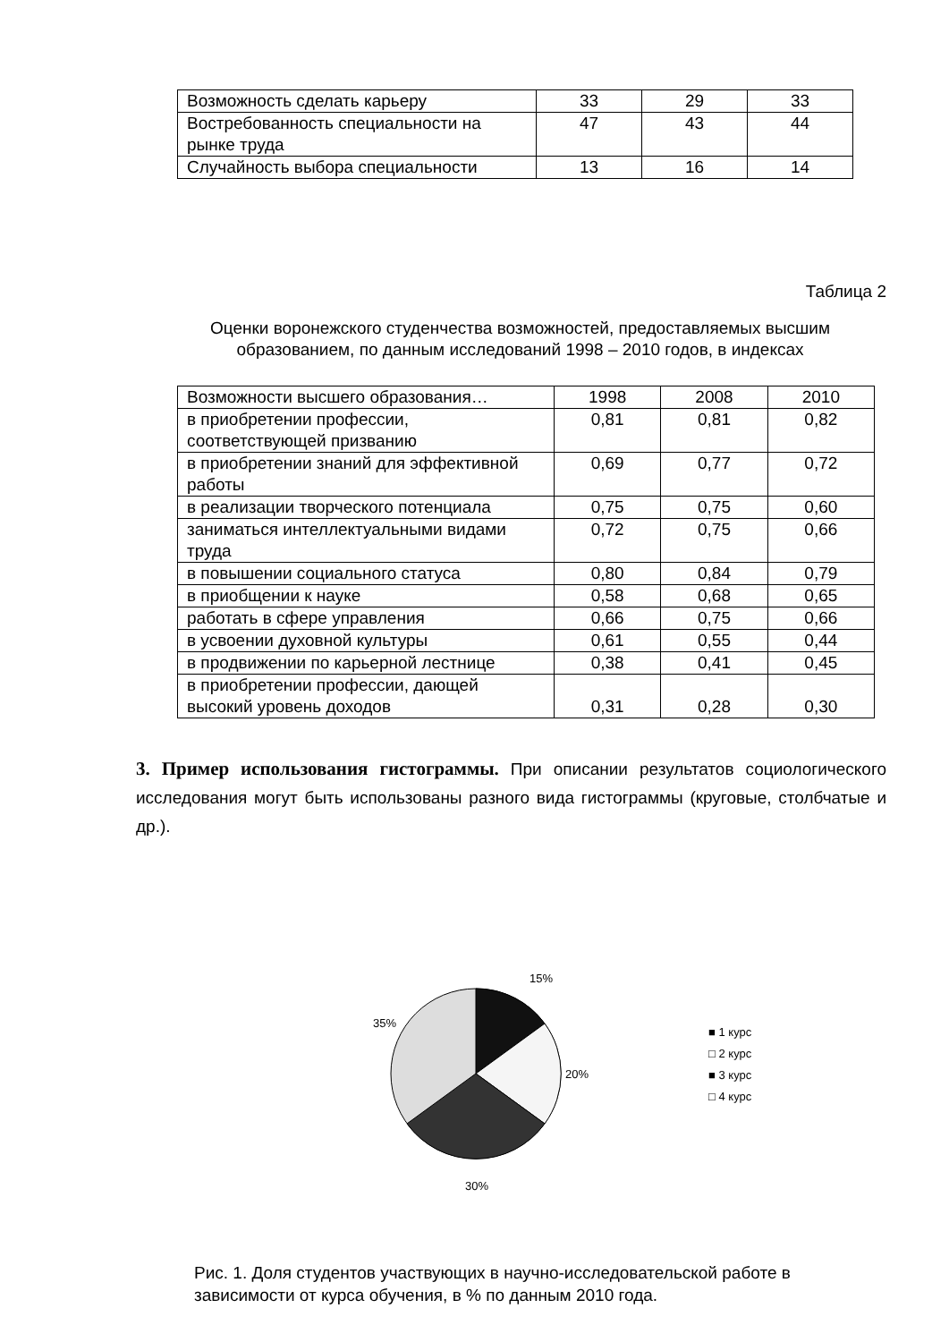| Возможность сделать карьеру | 33 | 29 | 33 |
| Востребованность специальности на рынке труда | 47 | 43 | 44 |
| Случайность выбора специальности | 13 | 16 | 14 |
Таблица 2
Оценки воронежского студенчества возможностей, предоставляемых высшим образованием, по данным исследований 1998 – 2010 годов, в индексах
| Возможности высшего образования… | 1998 | 2008 | 2010 |
| в приобретении профессии, соответствующей призванию | 0,81 | 0,81 | 0,82 |
| в приобретении знаний для эффективной работы | 0,69 | 0,77 | 0,72 |
| в реализации творческого потенциала | 0,75 | 0,75 | 0,60 |
| заниматься интеллектуальными видами труда | 0,72 | 0,75 | 0,66 |
| в повышении социального статуса | 0,80 | 0,84 | 0,79 |
| в приобщении к науке | 0,58 | 0,68 | 0,65 |
| работать в сфере управления | 0,66 | 0,75 | 0,66 |
| в усвоении духовной культуры | 0,61 | 0,55 | 0,44 |
| в продвижении по карьерной лестнице | 0,38 | 0,41 | 0,45 |
| в приобретении профессии, дающей высокий уровень доходов | 0,31 | 0,28 | 0,30 |
3. Пример использования гистограммы. При описании результатов социологического исследования могут быть использованы разного вида гистограммы (круговые, столбчатые и др.).
15%
20%
30%
35%
■ 1 курс
□ 2 курс
■ 3 курс
□ 4 курс
Рис. 1. Доля студентов участвующих в научно-исследовательской работе в зависимости от курса обучения, в % по данным 2010 года.